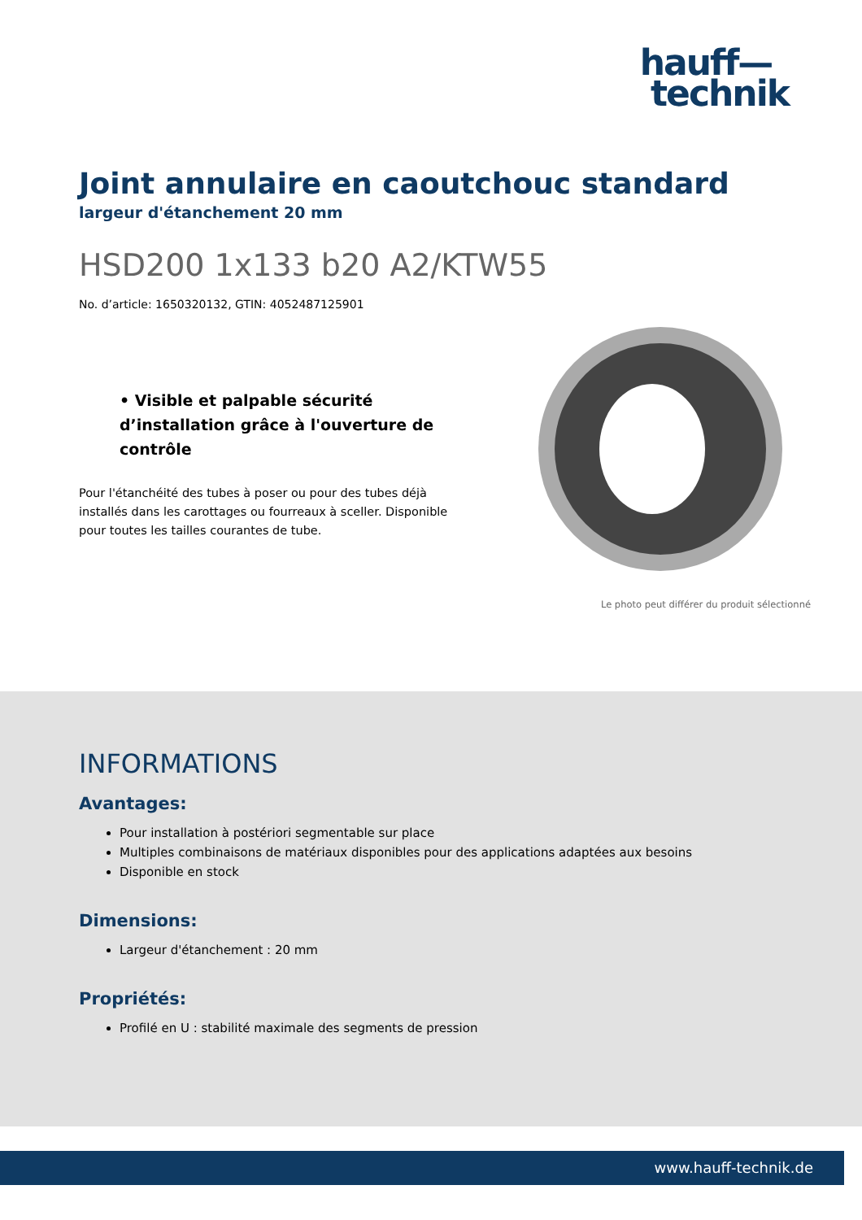hauff—
technik
Joint annulaire en caoutchouc standard
largeur d'étanchement 20 mm
HSD200 1x133 b20 A2/KTW55
No. d’article: 1650320132, GTIN: 4052487125901
• Visible et palpable sécurité d’installation grâce à l'ouverture de contrôle
Pour l'étanchéité des tubes à poser ou pour des tubes déjà installés dans les carottages ou fourreaux à sceller. Disponible pour toutes les tailles courantes de tube.
Le photo peut différer du produit sélectionné
INFORMATIONS
Avantages:
Pour installation à postériori segmentable sur place
Multiples combinaisons de matériaux disponibles pour des applications adaptées aux besoins
Disponible en stock
Dimensions:
Largeur d'étanchement : 20 mm
Propriétés:
Profilé en U : stabilité maximale des segments de pression
www.hauff-technik.de